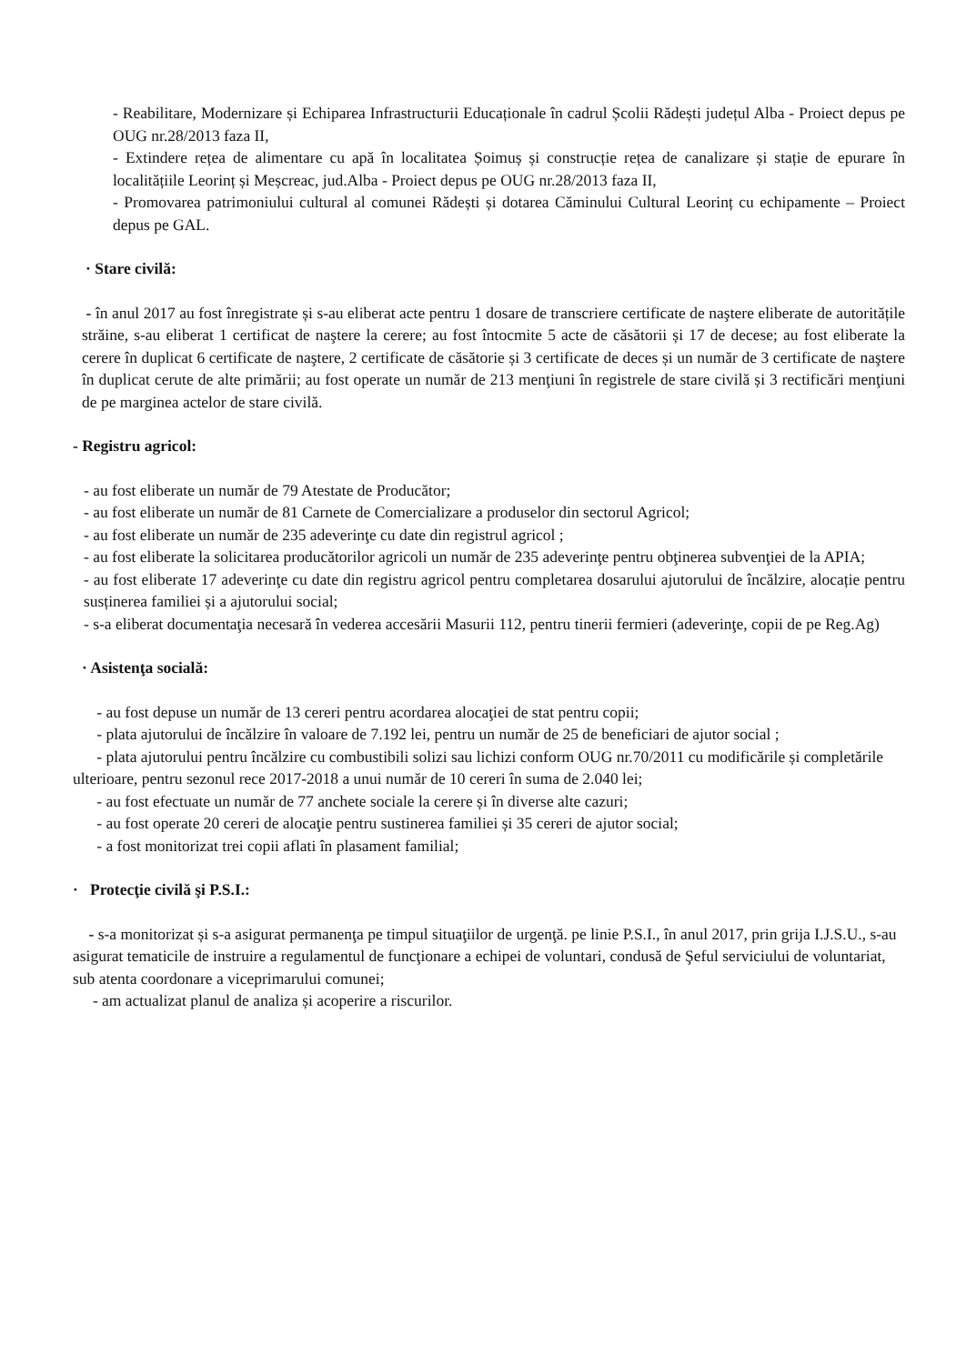- Reabilitare, Modernizare și Echiparea Infrastructurii Educaționale în cadrul Școlii Rădești județul Alba - Proiect depus pe OUG nr.28/2013 faza II,
- Extindere rețea de alimentare cu apă în localitatea Șoimuș și construcție rețea de canalizare și stație de epurare în localitățiile Leorinț și Meșcreac, jud.Alba - Proiect depus pe OUG nr.28/2013 faza II,
- Promovarea patrimoniului cultural al comunei Rădești și dotarea Căminului Cultural Leorinț cu echipamente – Proiect depus pe GAL.
· Stare civilă:
- în anul 2017 au fost înregistrate și s-au eliberat acte pentru 1 dosare de transcriere certificate de naştere eliberate de autoritățile străine, s-au eliberat 1 certificat de naştere la cerere; au fost întocmite 5 acte de căsătorii și 17 de decese; au fost eliberate la cerere în duplicat 6 certificate de naştere, 2 certificate de căsătorie și 3 certificate de deces și un număr de 3 certificate de naştere în duplicat cerute de alte primării; au fost operate un număr de 213 menţiuni în registrele de stare civilă și 3 rectificări menţiuni de pe marginea actelor de stare civilă.
- Registru agricol:
- au fost eliberate un număr de 79 Atestate de Producător;
- au fost eliberate un număr de 81 Carnete de Comercializare a produselor din sectorul Agricol;
- au fost eliberate un număr de 235 adeverinţe cu date din registrul agricol ;
- au fost eliberate la solicitarea producătorilor agricoli un număr de 235 adeverinţe pentru obţinerea subvenţiei de la APIA;
- au fost eliberate 17 adeverinţe cu date din registru agricol pentru completarea dosarului ajutorului de încălzire, alocație pentru susținerea familiei și a ajutorului social;
- s-a eliberat documentaţia necesară în vederea accesării Masurii 112, pentru tinerii fermieri (adeverinţe, copii de pe Reg.Ag)
· Asistenţa socială:
- au fost depuse un număr de 13 cereri pentru acordarea alocaţiei de stat pentru copii;
- plata ajutorului de încălzire în valoare de 7.192 lei, pentru un număr de 25 de beneficiari de ajutor social ;
- plata ajutorului pentru încălzire cu combustibili solizi sau lichizi conform OUG nr.70/2011 cu modificările și completările ulterioare, pentru sezonul rece 2017-2018 a unui număr de 10 cereri în suma de 2.040 lei;
- au fost efectuate un număr de 77 anchete sociale la cerere și în diverse alte cazuri;
- au fost operate 20 cereri de alocaţie pentru sustinerea familiei și 35 cereri de ajutor social;
- a fost monitorizat trei copii aflati în plasament familial;
· Protecţie civilă şi P.S.I.:
- s-a monitorizat și s-a asigurat permanenţa pe timpul situaţiilor de urgenţă. pe linie P.S.I., în anul 2017, prin grija I.J.S.U., s-au asigurat tematicile de instruire a regulamentul de funcţionare a echipei de voluntari, condusă de Şeful serviciului de voluntariat, sub atenta coordonare a viceprimarului comunei;
- am actualizat planul de analiza și acoperire a riscurilor.